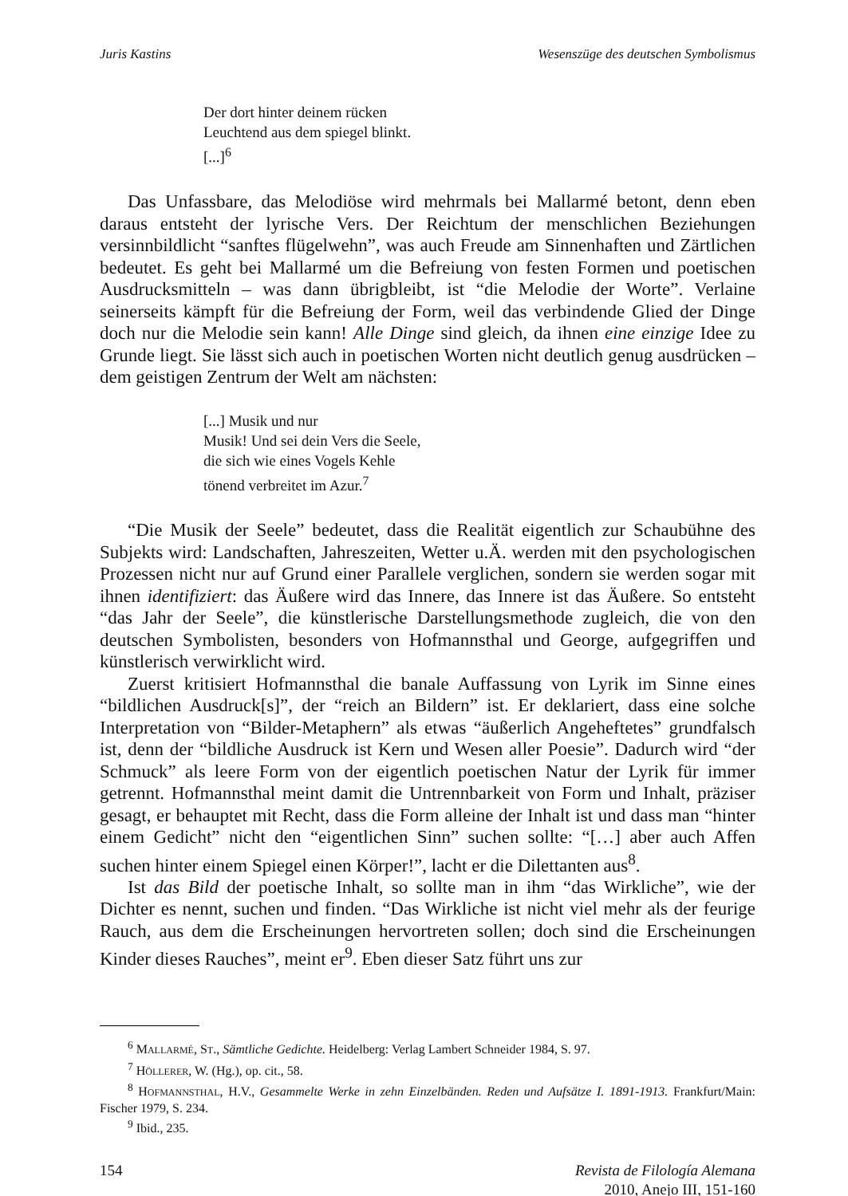Juris Kastins Wesenszüge des deutschen Symbolismus
Der dort hinter deinem rücken
Leuchtend aus dem spiegel blinkt.
[...]<sup>6</sup>
Das Unfassbare, das Melodiöse wird mehrmals bei Mallarmé betont, denn eben daraus entsteht der lyrische Vers. Der Reichtum der menschlichen Beziehungen versinnbildlicht “sanftes flügelwehn”, was auch Freude am Sinnenhaften und Zärtlichen bedeutet. Es geht bei Mallarmé um die Befreiung von festen Formen und poetischen Ausdrucksmitteln – was dann übrigbleibt, ist “die Melodie der Worte”. Verlaine seinerseits kämpft für die Befreiung der Form, weil das verbindende Glied der Dinge doch nur die Melodie sein kann! Alle Dinge sind gleich, da ihnen eine einzige Idee zu Grunde liegt. Sie lässt sich auch in poetischen Worten nicht deutlich genug ausdrücken – dem geistigen Zentrum der Welt am nächsten:
[...] Musik und nur
Musik! Und sei dein Vers die Seele,
die sich wie eines Vogels Kehle
tönend verbreitet im Azur.<sup>7</sup>
“Die Musik der Seele” bedeutet, dass die Realität eigentlich zur Schaubühne des Subjekts wird: Landschaften, Jahreszeiten, Wetter u.Ä. werden mit den psychologischen Prozessen nicht nur auf Grund einer Parallele verglichen, sondern sie werden sogar mit ihnen identifiziert: das Äußere wird das Innere, das Innere ist das Äußere. So entsteht “das Jahr der Seele”, die künstlerische Darstellungsmethode zugleich, die von den deutschen Symbolisten, besonders von Hofmannsthal und George, aufgegriffen und künstlerisch verwirklicht wird.
Zuerst kritisiert Hofmannsthal die banale Auffassung von Lyrik im Sinne eines “bildlichen Ausdruck[s]”, der “reich an Bildern” ist. Er deklariert, dass eine solche Interpretation von “Bilder-Metaphern” als etwas “äußerlich Angeheftetes” grundfalsch ist, denn der “bildliche Ausdruck ist Kern und Wesen aller Poesie”. Dadurch wird “der Schmuck” als leere Form von der eigentlich poetischen Natur der Lyrik für immer getrennt. Hofmannsthal meint damit die Untrennbarkeit von Form und Inhalt, präziser gesagt, er behauptet mit Recht, dass die Form alleine der Inhalt ist und dass man “hinter einem Gedicht” nicht den “eigentlichen Sinn” suchen sollte: “[…] aber auch Affen suchen hinter einem Spiegel einen Körper!”, lacht er die Dilettanten aus<sup>8</sup>.
Ist das Bild der poetische Inhalt, so sollte man in ihm “das Wirkliche”, wie der Dichter es nennt, suchen und finden. “Das Wirkliche ist nicht viel mehr als der feurige Rauch, aus dem die Erscheinungen hervortreten sollen; doch sind die Erscheinungen Kinder dieses Rauches”, meint er<sup>9</sup>. Eben dieser Satz führt uns zur
<sup>6</sup> MALLARMÉ, ST., Sämtliche Gedichte. Heidelberg: Verlag Lambert Schneider 1984, S. 97.
<sup>7</sup> HÖLLERER, W. (Hg.), op. cit., 58.
<sup>8</sup> HOFMANNSTHAL, H.V., Gesammelte Werke in zehn Einzelbänden. Reden und Aufsätze I. 1891-1913. Frankfurt/Main: Fischer 1979, S. 234.
<sup>9</sup> Ibid., 235.
154 Revista de Filología Alemana
2010, Anejo III, 151-160